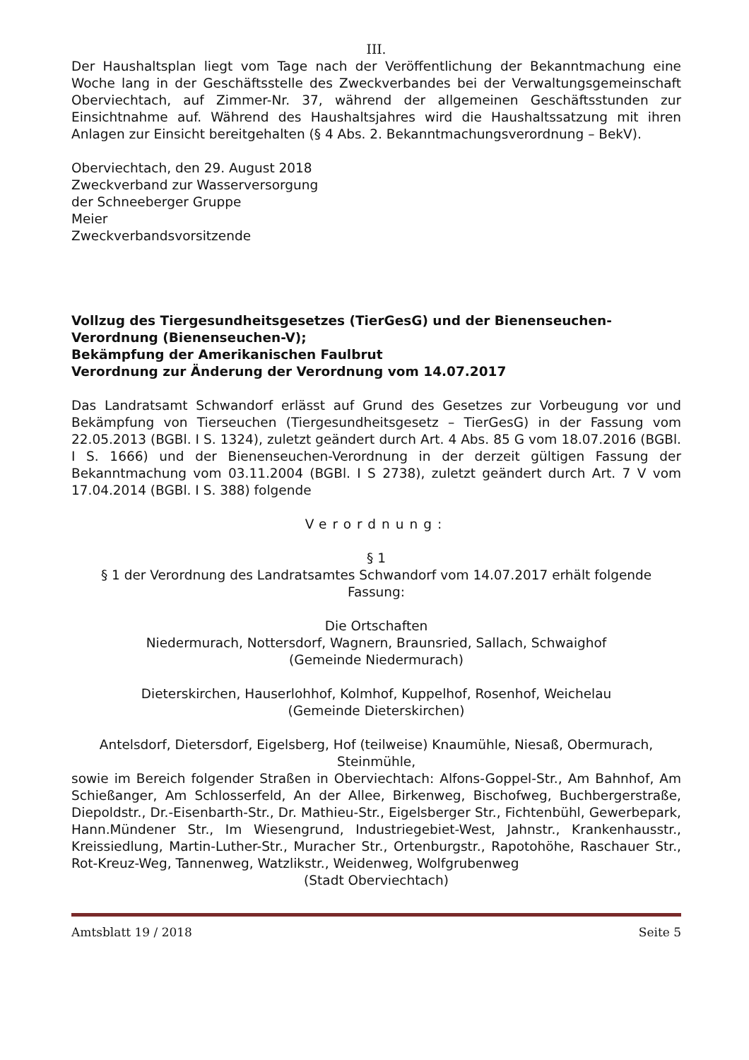III.
Der Haushaltsplan liegt vom Tage nach der Veröffentlichung der Bekanntmachung eine Woche lang in der Geschäftsstelle des Zweckverbandes bei der Verwaltungsgemeinschaft Oberviechtach, auf Zimmer-Nr. 37, während der allgemeinen Geschäftsstunden zur Einsichtnahme auf. Während des Haushaltsjahres wird die Haushaltssatzung mit ihren Anlagen zur Einsicht bereitgehalten (§ 4 Abs. 2. Bekanntmachungsverordnung – BekV).
Oberviechtach, den 29. August 2018
Zweckverband zur Wasserversorgung
der Schneeberger Gruppe
Meier
Zweckverbandsvorsitzende
Vollzug des Tiergesundheitsgesetzes (TierGesG) und der Bienenseuchen-Verordnung (Bienenseuchen-V);
Bekämpfung der Amerikanischen Faulbrut
Verordnung zur Änderung der Verordnung vom 14.07.2017
Das Landratsamt Schwandorf erlässt auf Grund des Gesetzes zur Vorbeugung vor und Bekämpfung von Tierseuchen (Tiergesundheitsgesetz – TierGesG) in der Fassung vom 22.05.2013 (BGBl. I S. 1324), zuletzt geändert durch Art. 4 Abs. 85 G vom 18.07.2016 (BGBl. I S. 1666) und der Bienenseuchen-Verordnung in der derzeit gültigen Fassung der Bekanntmachung vom 03.11.2004 (BGBl. I S 2738), zuletzt geändert durch Art. 7 V vom 17.04.2014 (BGBl. I S. 388) folgende
Verordnung:
§ 1
§ 1 der Verordnung des Landratsamtes Schwandorf vom 14.07.2017 erhält folgende Fassung:
Die Ortschaften
Niedermurach, Nottersdorf, Wagnern, Braunsried, Sallach, Schwaighof
(Gemeinde Niedermurach)
Dieterskirchen, Hauserlohhof, Kolmhof, Kuppelhof, Rosenhof, Weichelau
(Gemeinde Dieterskirchen)
Antelsdorf, Dietersdorf, Eigelsberg, Hof (teilweise) Knaumühle, Niesaß, Obermurach, Steinmühle,
sowie im Bereich folgender Straßen in Oberviechtach: Alfons-Goppel-Str., Am Bahnhof, Am Schießanger, Am Schlosserfeld, An der Allee, Birkenweg, Bischofweg, Buchbergerstraße, Diepoldstr., Dr.-Eisenbarth-Str., Dr. Mathieu-Str., Eigelsberger Str., Fichtenbühl, Gewerbepark, Hann.Mündener Str., Im Wiesengrund, Industriegebiet-West, Jahnstr., Krankenhausstr., Kreissiedlung, Martin-Luther-Str., Muracher Str., Ortenburgstr., Rapotohöhe, Raschauer Str., Rot-Kreuz-Weg, Tannenweg, Watzlikstr., Weidenweg, Wolfgrubenweg
(Stadt Oberviechtach)
Amtsblatt 19 / 2018 Seite 5